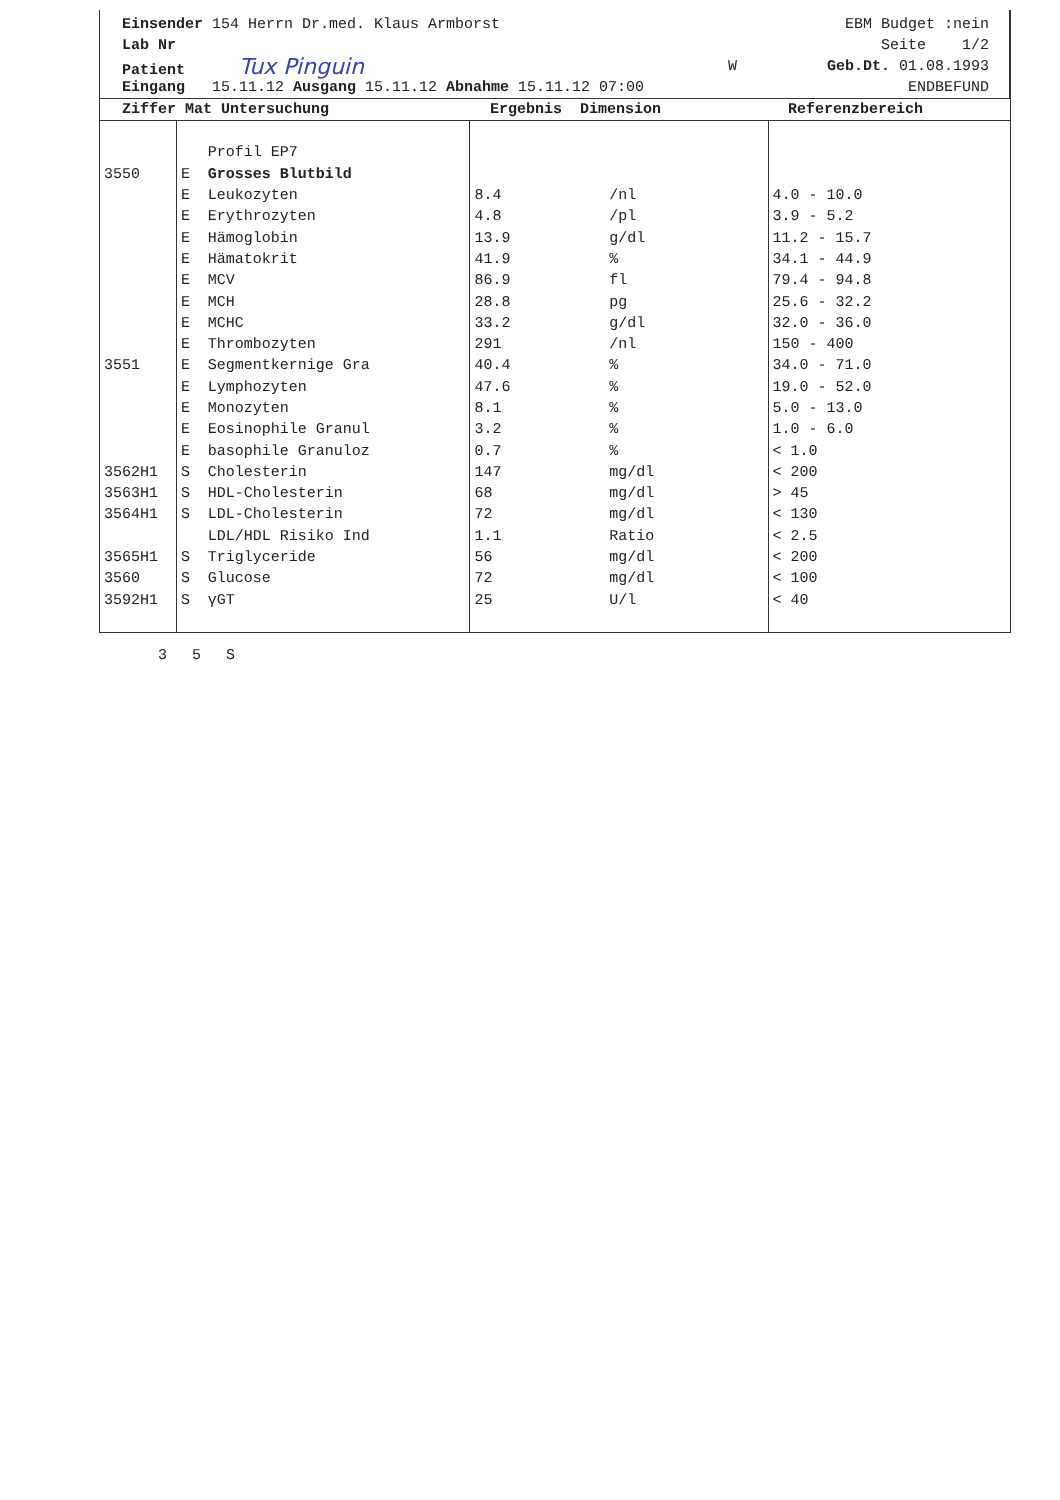Einsender 154 Herrn Dr.med. Klaus Armborst EBM Budget :nein
Lab Nr Seite 1/2
Patient Tux Pinguin W Geb.Dt. 01.08.1993
Eingang 15.11.12 Ausgang 15.11.12 Abnahme 15.11.12 07:00 ENDBEFUND
| Ziffer Mat Untersuchung | | | Ergebnis Dimension | | Referenzbereich |
| --- | --- | --- | --- | --- | --- |
| | | Profil EP7 | | | |
| 3550 | E | Grosses Blutbild | | | |
| | E | Leukozyten | 8.4 | /nl | 4.0 - 10.0 |
| | E | Erythrozyten | 4.8 | /pl | 3.9 - 5.2 |
| | E | Hämoglobin | 13.9 | g/dl | 11.2 - 15.7 |
| | E | Hämatokrit | 41.9 | % | 34.1 - 44.9 |
| | E | MCV | 86.9 | fl | 79.4 - 94.8 |
| | E | MCH | 28.8 | pg | 25.6 - 32.2 |
| | E | MCHC | 33.2 | g/dl | 32.0 - 36.0 |
| | E | Thrombozyten | 291 | /nl | 150 - 400 |
| 3551 | E | Segmentkernige Gra | 40.4 | % | 34.0 - 71.0 |
| | E | Lymphozyten | 47.6 | % | 19.0 - 52.0 |
| | E | Monozyten | 8.1 | % | 5.0 - 13.0 |
| | E | Eosinophile Granul | 3.2 | % | 1.0 - 6.0 |
| | E | basophile Granuloz | 0.7 | % | < 1.0 |
| 3562H1 | S | Cholesterin | 147 | mg/dl | < 200 |
| 3563H1 | S | HDL-Cholesterin | 68 | mg/dl | > 45 |
| 3564H1 | S | LDL-Cholesterin | 72 | mg/dl | < 130 |
| | | LDL/HDL Risiko Ind | 1.1 | Ratio | < 2.5 |
| 3565H1 | S | Triglyceride | 56 | mg/dl | < 200 |
| 3560 | S | Glucose | 72 | mg/dl | < 100 |
| 3592H1 | S | γGT | 25 | U/l | < 40 |
3 5 S